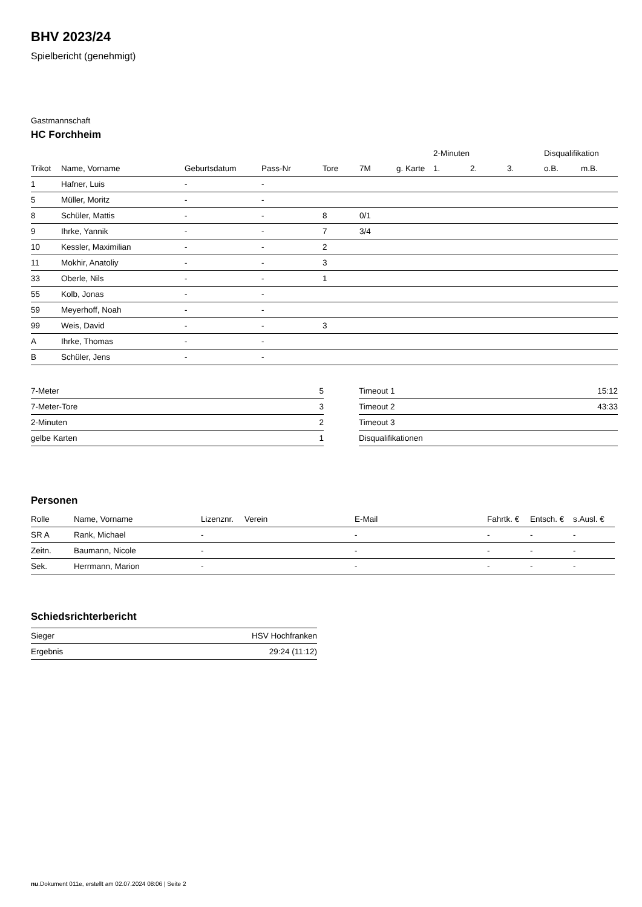BHV 2023/24
Spielbericht (genehmigt)
Gastmannschaft
HC Forchheim
| | | | | | | | 2-Minuten | | | Disqualifikation | |
| --- | --- | --- | --- | --- | --- | --- | --- | --- | --- | --- | --- |
| Trikot | Name, Vorname | Geburtsdatum | Pass-Nr | Tore | 7M | g. Karte | 1. | 2. | 3. | o.B. | m.B. |
| 1 | Hafner, Luis | - | - | | | | | | | | |
| 5 | Müller, Moritz | - | - | | | | | | | | |
| 8 | Schüler, Mattis | - | - | 8 | 0/1 | | | | | | |
| 9 | Ihrke, Yannik | - | - | 7 | 3/4 | | | | | | |
| 10 | Kessler, Maximilian | - | - | 2 | | | | | | | |
| 11 | Mokhir, Anatoliy | - | - | 3 | | | | | | | |
| 33 | Oberle, Nils | - | - | 1 | | | | | | | |
| 55 | Kolb, Jonas | - | - | | | | | | | | |
| 59 | Meyerhoff, Noah | - | - | | | | | | | | |
| 99 | Weis, David | - | - | 3 | | | | | | | |
| A | Ihrke, Thomas | - | - | | | | | | | | |
| B | Schüler, Jens | - | - | | | | | | | | |
| 7-Meter | 5 |
| 7-Meter-Tore | 3 |
| 2-Minuten | 2 |
| gelbe Karten | 1 |
| Timeout 1 | 15:12 |
| Timeout 2 | 43:33 |
| Timeout 3 | |
| Disqualifikationen | |
Personen
| Rolle | Name, Vorname | Lizenznr. | Verein | E-Mail | Fahrtk. € | Entsch. € | s.Ausl. € |
| --- | --- | --- | --- | --- | --- | --- | --- |
| SR A | Rank, Michael | - | | - | - | - | - |
| Zeitn. | Baumann, Nicole | - | | - | - | - | - |
| Sek. | Herrmann, Marion | - | | - | - | - | - |
Schiedsrichterbericht
| Sieger | HSV Hochfranken |
| Ergebnis | 29:24 (11:12) |
nu.Dokument 011e, erstellt am 02.07.2024 08:06 | Seite 2